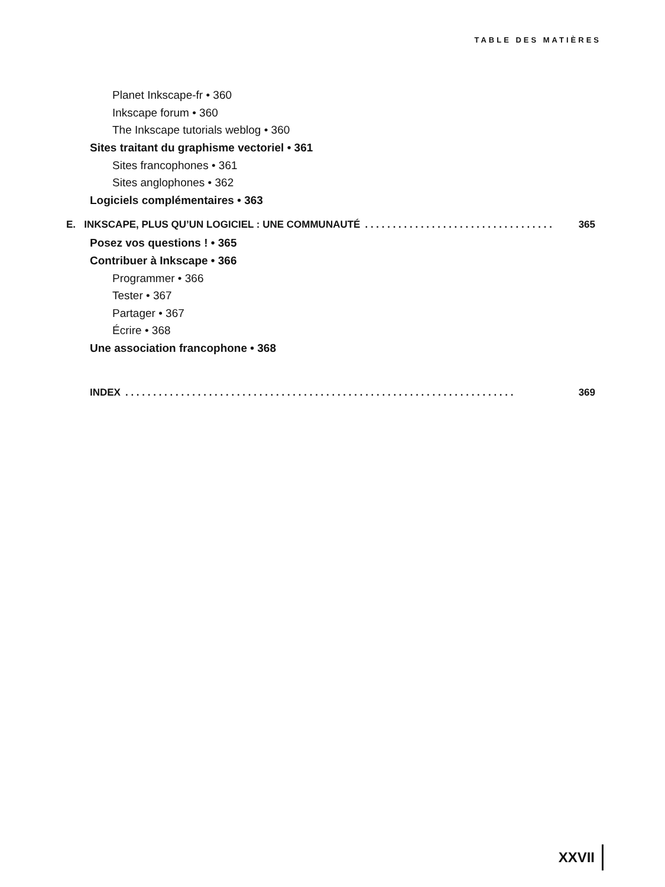TABLE DES MATIÈRES
Planet Inkscape-fr • 360
Inkscape forum • 360
The Inkscape tutorials weblog • 360
Sites traitant du graphisme vectoriel • 361
Sites francophones • 361
Sites anglophones • 362
Logiciels complémentaires • 363
E. INKSCAPE, PLUS QU’UN LOGICIEL : UNE COMMUNAUTÉ. . . . . . . . . . . . . . . . . . . . . . . . . . . . . . . . . . 365
Posez vos questions ! • 365
Contribuer à Inkscape • 366
Programmer • 366
Tester • 367
Partager • 367
Écrire • 368
Une association francophone • 368
INDEX. . . . . . . . . . . . . . . . . . . . . . . . . . . . . . . . . . . . . . . . . . . . . . . . . . . . . . . . . . . . . . . . . . . . . . 369
XXVII